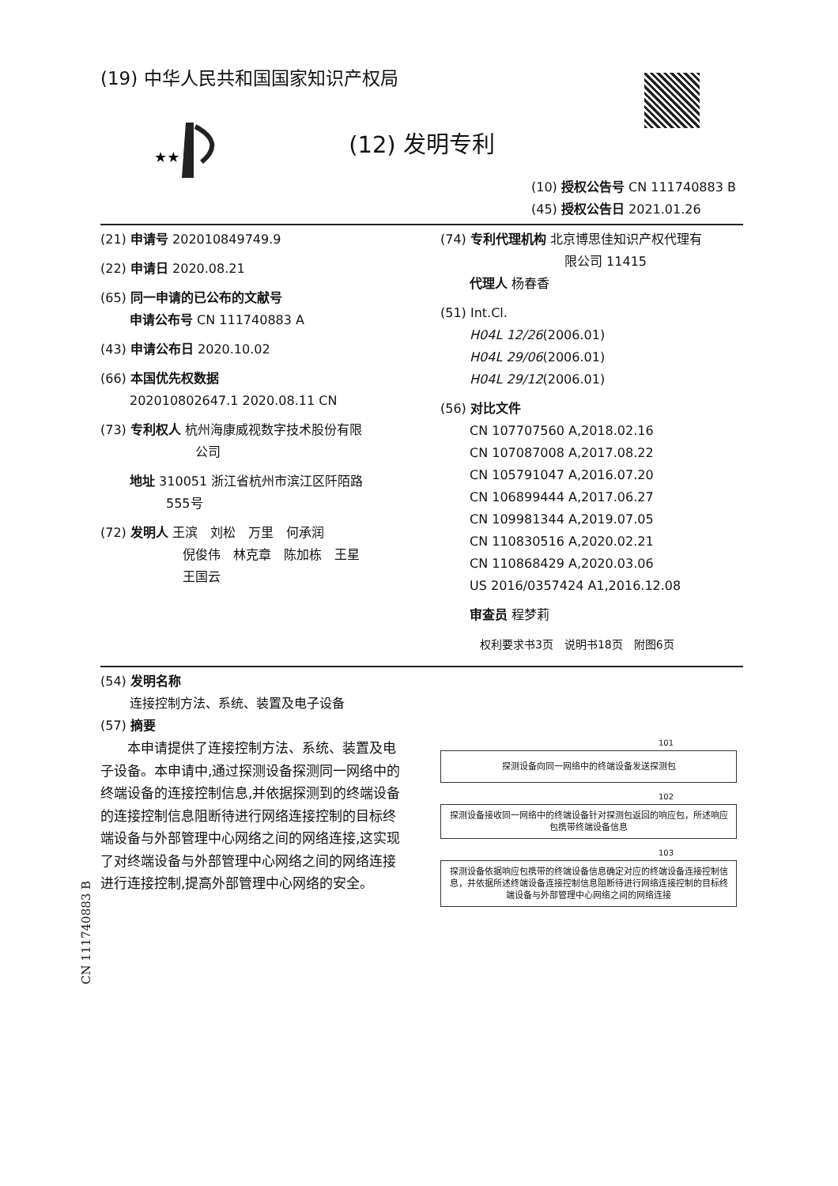(19) 中华人民共和国国家知识产权局
★★
(12) 发明专利
(10) 授权公告号 CN 111740883 B
(45) 授权公告日 2021.01.26
(21) 申请号 202010849749.9
(22) 申请日 2020.08.21
(65) 同一申请的已公布的文献号
申请公布号 CN 111740883 A
(43) 申请公布日 2020.10.02
(66) 本国优先权数据
202010802647.1 2020.08.11 CN
(73) 专利权人 杭州海康威视数字技术股份有限
公司
地址 310051 浙江省杭州市滨江区阡陌路
555号
(72) 发明人 王滨　刘松　万里　何承润
倪俊伟　林克章　陈加栋　王星
王国云
(74) 专利代理机构 北京博思佳知识产权代理有
限公司 11415
代理人 杨春香
(51) Int.Cl.
H04L 12/26(2006.01)
H04L 29/06(2006.01)
H04L 29/12(2006.01)
(56) 对比文件
CN 107707560 A,2018.02.16
CN 107087008 A,2017.08.22
CN 105791047 A,2016.07.20
CN 106899444 A,2017.06.27
CN 109981344 A,2019.07.05
CN 110830516 A,2020.02.21
CN 110868429 A,2020.03.06
US 2016/0357424 A1,2016.12.08
审查员 程梦莉
权利要求书3页　说明书18页　附图6页
(54) 发明名称
连接控制方法、系统、装置及电子设备
(57) 摘要
　　本申请提供了连接控制方法、系统、装置及电子设备。本申请中,通过探测设备探测同一网络中的终端设备的连接控制信息,并依据探测到的终端设备的连接控制信息阻断待进行网络连接控制的目标终端设备与外部管理中心网络之间的网络连接,这实现了对终端设备与外部管理中心网络之间的网络连接进行连接控制,提高外部管理中心网络的安全。
101
探测设备向同一网络中的终端设备发送探测包
102
探测设备接收同一网络中的终端设备针对探测包返回的响应包，所述响应包携带终端设备信息
103
探测设备依据响应包携带的终端设备信息确定对应的终端设备连接控制信息，并依据所述终端设备连接控制信息阻断待进行网络连接控制的目标终端设备与外部管理中心网络之间的网络连接
CN 111740883 B